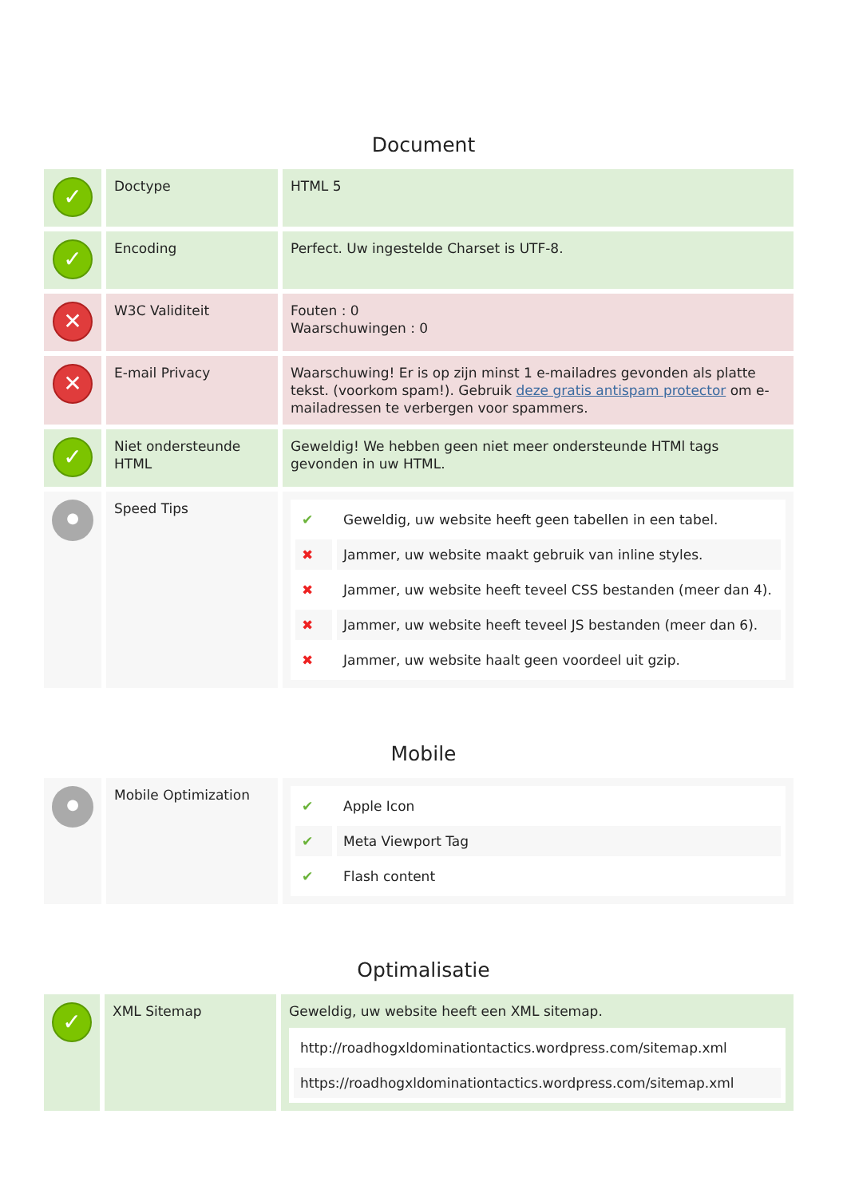Document
| ✓ | Doctype | HTML 5 |
| ✓ | Encoding | Perfect. Uw ingestelde Charset is UTF-8. |
| ✕ | W3C Validiteit | Fouten : 0 Waarschuwingen : 0 |
| ✕ | E-mail Privacy | Waarschuwing! Er is op zijn minst 1 e-mailadres gevonden als platte tekst. (voorkom spam!). Gebruik deze gratis antispam protector om e-mailadressen te verbergen voor spammers. |
| ✓ | Niet ondersteunde HTML | Geweldig! We hebben geen niet meer ondersteunde HTMl tags gevonden in uw HTML. |
| ● | Speed Tips | / ✔ / Geweldig, uw website heeft geen tabellen in een tabel. / / ✖ / Jammer, uw website maakt gebruik van inline styles. / / ✖ / Jammer, uw website heeft teveel CSS bestanden (meer dan 4). / / ✖ / Jammer, uw website heeft teveel JS bestanden (meer dan 6). / / ✖ / Jammer, uw website haalt geen voordeel uit gzip. / |
Mobile
| ● | Mobile Optimization | / ✔ / Apple Icon / / ✔ / Meta Viewport Tag / / ✔ / Flash content / |
Optimalisatie
| ✓ | XML Sitemap | Geweldig, uw website heeft een XML sitemap. / http://roadhogxldominationtactics.wordpress.com/sitemap.xml / / https://roadhogxldominationtactics.wordpress.com/sitemap.xml / |